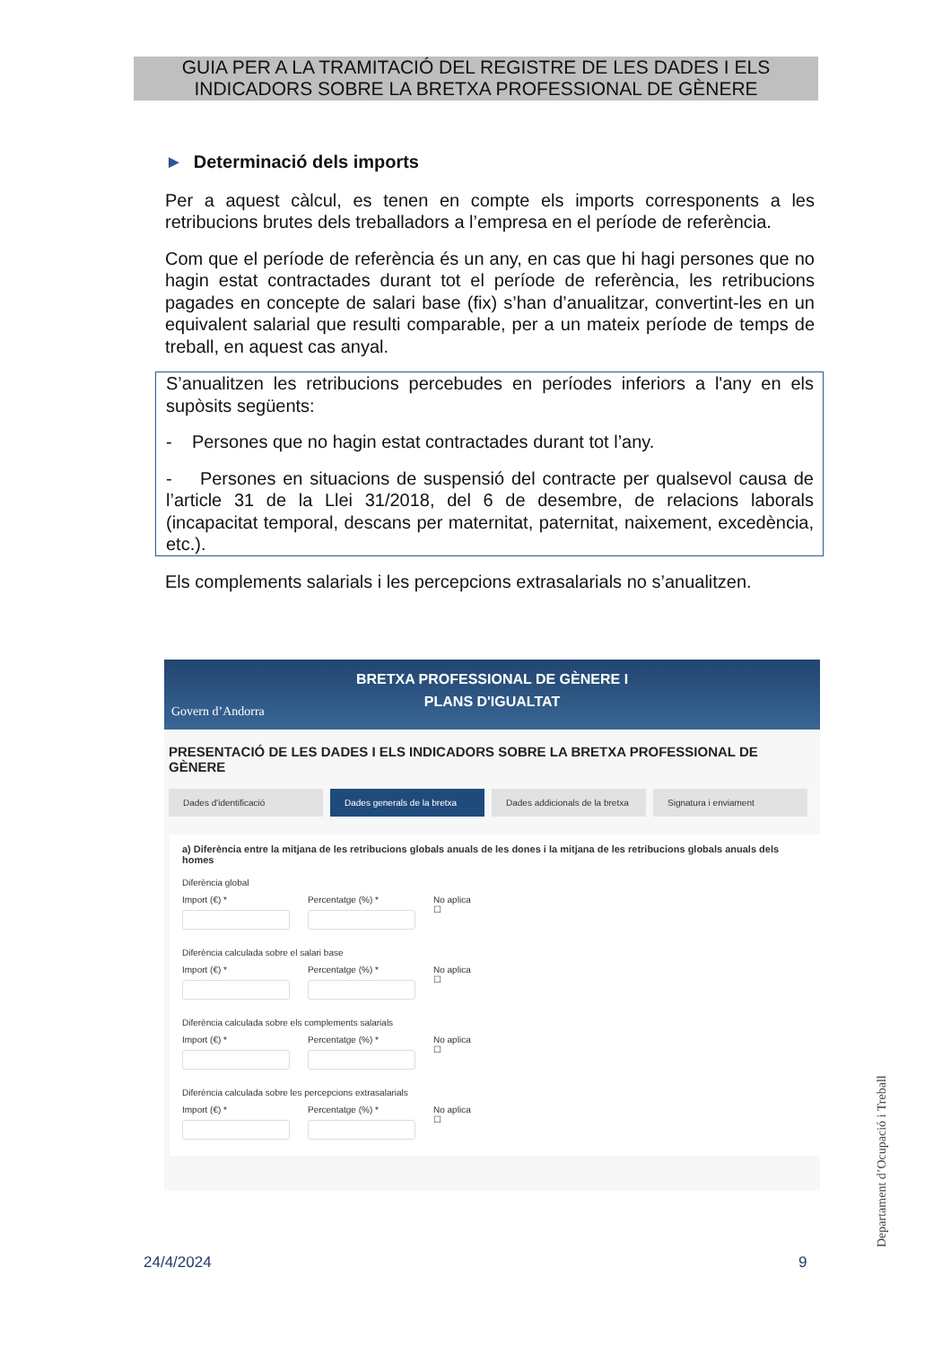GUIA PER A LA TRAMITACIÓ DEL REGISTRE DE LES DADES I ELS
INDICADORS SOBRE LA BRETXA PROFESSIONAL DE GÈNERE
► Determinació dels imports
Per a aquest càlcul, es tenen en compte els imports corresponents a les retribucions brutes dels treballadors a l’empresa en el període de referència.
Com que el període de referència és un any, en cas que hi hagi persones que no hagin estat contractades durant tot el període de referència, les retribucions pagades en concepte de salari base (fix) s’han d’anualitzar, convertint-les en un equivalent salarial que resulti comparable, per a un mateix període de temps de treball, en aquest cas anyal.
S’anualitzen les retribucions percebudes en períodes inferiors a l'any en els supòsits següents:
- Persones que no hagin estat contractades durant tot l’any.
- Persones en situacions de suspensió del contracte per qualsevol causa de l’article 31 de la Llei 31/2018, del 6 de desembre, de relacions laborals (incapacitat temporal, descans per maternitat, paternitat, naixement, excedència, etc.).
Els complements salarials i les percepcions extrasalarials no s’anualitzen.
BRETXA PROFESSIONAL DE GÈNERE I
PLANS D'IGUALTAT
Govern d’Andorra
PRESENTACIÓ DE LES DADES I ELS INDICADORS SOBRE LA BRETXA PROFESSIONAL DE GÈNERE
Dades d'identificació Dades generals de la bretxa
Dades addicionals de la bretxa
Signatura i enviament
a) Diferència entre la mitjana de les retribucions globals anuals de les dones i la mitjana de les retribucions globals anuals dels homes
Diferència global
Import (€) * Percentatge (%) * No aplica
☐
Diferència calculada sobre el salari base
Import (€) * Percentatge (%) * No aplica
☐
Diferència calculada sobre els complements salarials
Import (€) * Percentatge (%) * No aplica
☐
Diferència calculada sobre les percepcions extrasalarials
Import (€) * Percentatge (%) * No aplica
☐
Departament d’Ocupació i Treball
24/4/2024 9